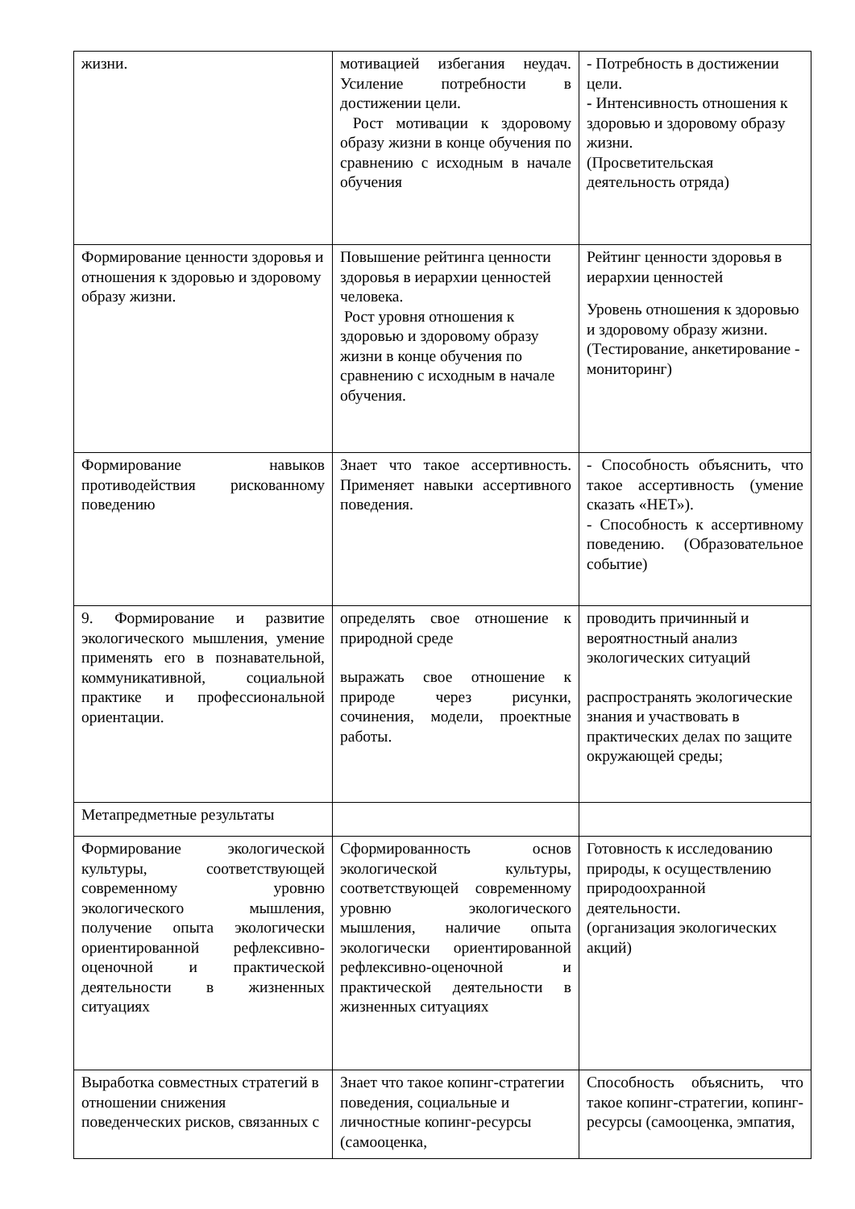| жизни. | мотивацией избегания неудач. Усиление потребности в достижении цели. Рост мотивации к здоровому образу жизни в конце обучения по сравнению с исходным в начале обучения | - Потребность в достижении цели. - Интенсивность отношения к здоровью и здоровому образу жизни. (Просветительская деятельность отряда) |
| Формирование ценности здоровья и отношения к здоровью и здоровому образу жизни. | Повышение рейтинга ценности здоровья в иерархии ценностей человека. Рост уровня отношения к здоровью и здоровому образу жизни в конце обучения по сравнению с исходным в начале обучения. | Рейтинг ценности здоровья в иерархии ценностей Уровень отношения к здоровью и здоровому образу жизни. (Тестирование, анкетирование - мониторинг) |
| Формирование навыков противодействия рискованному поведению | Знает что такое ассертивность. Применяет навыки ассертивного поведения. | - Способность объяснить, что такое ассертивность (умение сказать «НЕТ»). - Способность к ассертивному поведению. (Образовательное событие) |
| 9. Формирование и развитие экологического мышления, умение применять его в познавательной, коммуникативной, социальной практике и профессиональной ориентации. | определять свое отношение к природной среде выражать свое отношение к природе через рисунки, сочинения, модели, проектные работы. | проводить причинный и вероятностный анализ экологических ситуаций распространять экологические знания и участвовать в практических делах по защите окружающей среды; |
| Метапредметные результаты | | |
| Формирование экологической культуры, соответствующей современному уровню экологического мышления, получение опыта экологически ориентированной рефлексивно-оценочной и практической деятельности в жизненных ситуациях | Сформированность основ экологической культуры, соответствующей современному уровню экологического мышления, наличие опыта экологически ориентированной рефлексивно-оценочной и практической деятельности в жизненных ситуациях | Готовность к исследованию природы, к осуществлению природоохранной деятельности. (организация экологических акций) |
| Выработка совместных стратегий в отношении снижения поведенческих рисков, связанных с | Знает что такое копинг-стратегии поведения, социальные и личностные копинг-ресурсы (самооценка, | Способность объяснить, что такое копинг-стратегии, копинг-ресурсы (самооценка, эмпатия, |